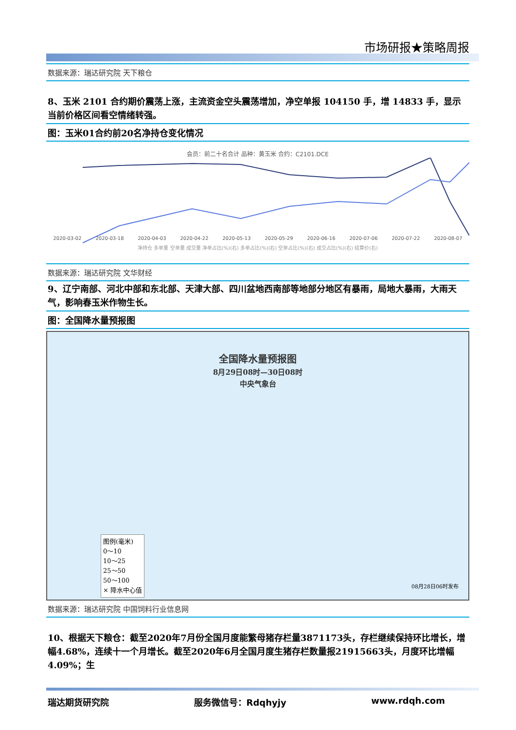市场研报★策略周报
数据来源：瑞达研究院 天下粮仓
8、玉米 2101 合约期价震荡上涨，主流资金空头震荡增加，净空单报 104150 手，增 14833 手，显示当前价格区间看空情绪转强。
图：玉米01合约前20名净持仓变化情况
会员：前二十名合计 品种：黄玉米 合约：C2101.DCE
2020-03-02 2020-03-18 2020-04-03 2020-04-22 2020-05-13 2020-05-29 2020-06-16 2020-07-06 2020-07-22 2020-08-07
净持仓 多单量 空单量 成交量 净单占比(%)(右) 多单占比(%)(右) 空单占比(%)(右) 成交占比(%)(右) 结算价(右)
数据来源：瑞达研究院 文华财经
9、辽宁南部、河北中部和东北部、天津大部、四川盆地西南部等地部分地区有暴雨，局地大暴雨，大雨天气，影响春玉米作物生长。
图：全国降水量预报图
全国降水量预报图
8月29日08时—30日08时
中央气象台
图例(毫米)
0～10
10～25
25～50
50～100
× 降水中心值
08月28日06时发布
数据来源：瑞达研究院 中国饲料行业信息网
10、根据天下粮仓：截至2020年7月份全国月度能繁母猪存栏量3871173头，存栏继续保持环比增长，增幅4.68%，连续十一个月增长。截至2020年6月全国月度生猪存栏数量报21915663头，月度环比增幅4.09%；生
瑞达期货研究院 服务微信号：Rdqhyjy www.rdqh.com